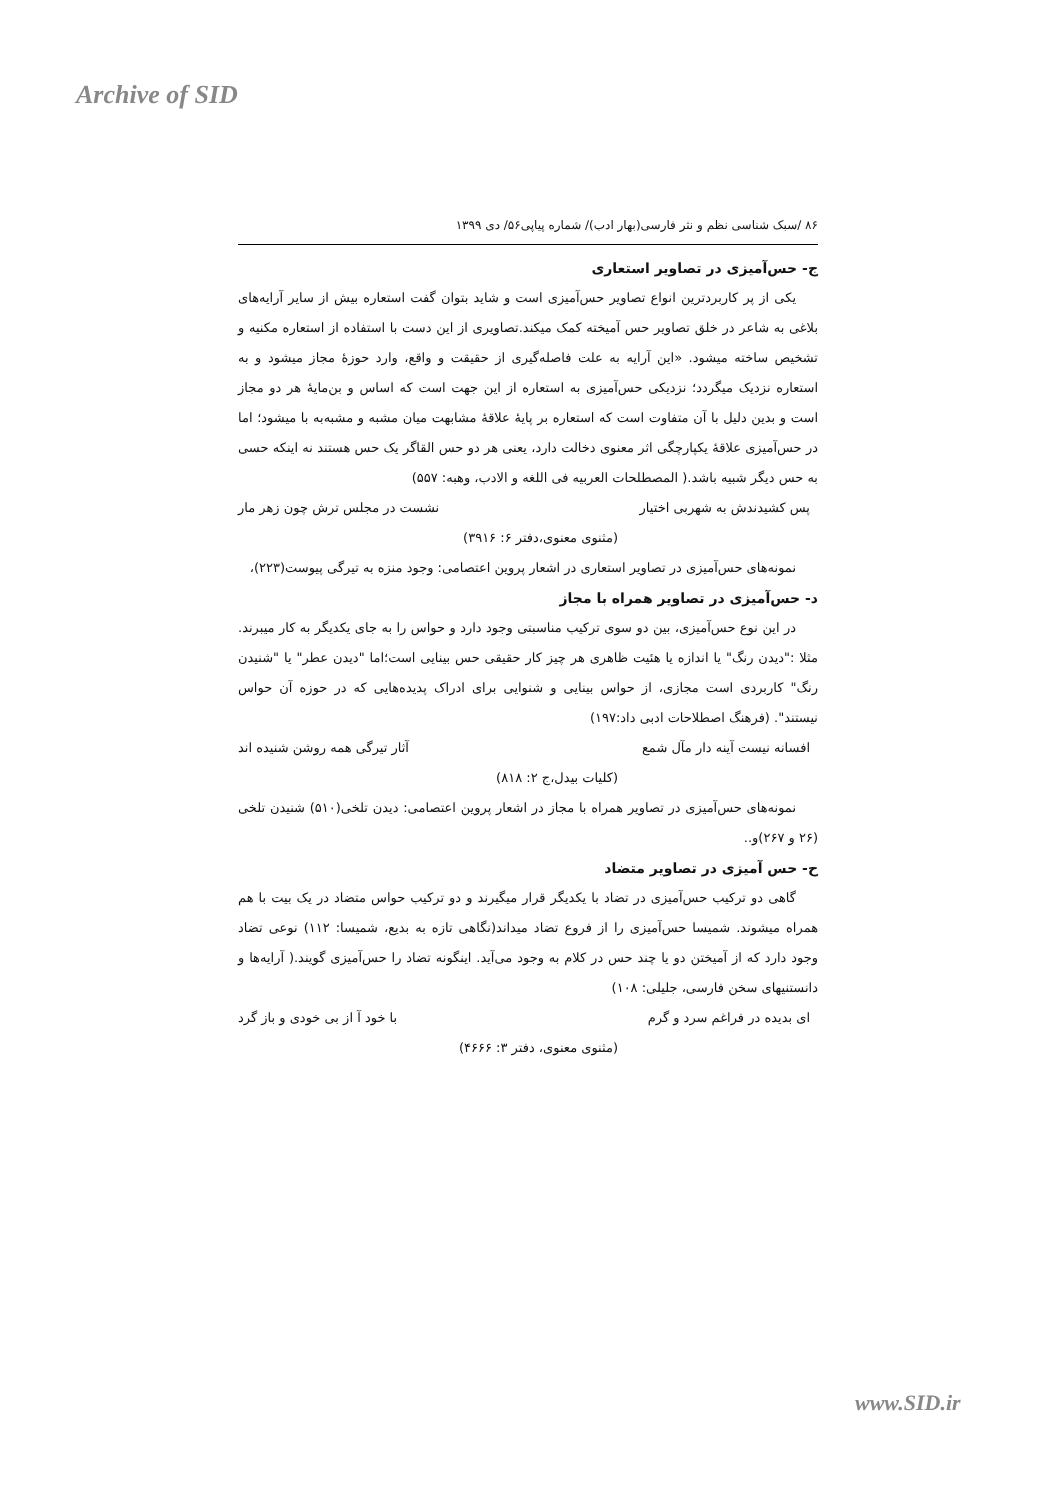Archive of SID
۸۶ /سبک شناسی نظم و نثر فارسی(بهار ادب)/ شماره پیاپی۵۶/ دی ۱۳۹۹
ج- حس‌آمیزی در تصاویر استعاری
یکی از پر کاربردترین انواع تصاویر حس‌آمیزی است و شاید بتوان گفت استعاره بیش از سایر آرایه‌های بلاغی به شاعر در خلق تصاویر حس آمیخته کمک میکند.تصاویری از این دست با استفاده از استعاره مکنیه و تشخیص ساخته میشود. «این آرایه به علت فاصله‌گیری از حقیقت و واقع، وارد حوزهٔ مجاز میشود و به استعاره نزدیک میگردد؛ نزدیکی حس‌آمیزی به استعاره از این جهت است که اساس و بن‌مایهٔ هر دو مجاز است و بدین دلیل با آن متفاوت است که استعاره بر پایهٔ علاقهٔ مشابهت میان مشبه و مشبه‌به با میشود؛ اما در حس‌آمیزی علاقهٔ یکپارچگی اثر معنوی دخالت دارد، یعنی هر دو حس القاگر یک حس هستند نه اینکه حسی به حس دیگر شبیه باشد.( المصطلحات العربیه فی اللغه و الادب، وهبه: ۵۵۷)
پس کشیدندش به شهربی اختیار نشست در مجلس ترش چون زهر مار
(مثنوی معنوی،دفتر ۶: ۳۹۱۶)
نمونه‌های حس‌آمیزی در تصاویر استعاری در اشعار پروین اعتصامی: وجود منزه به تیرگی پیوست(۲۲۳)،
د- حس‌آمیزی در تصاویر همراه با مجاز
در این نوع حس‌آمیزی، بین دو سوی ترکیب مناسبتی وجود دارد و حواس را به جای یکدیگر به کار میبرند. مثلا :"دیدن رنگ" یا اندازه یا هئیت ظاهری هر چیز کار حقیقی حس بینایی است؛اما "دیدن عطر" یا "شنیدن رنگ" کاربردی است مجازی، از حواس بینایی و شنوایی برای ادراک پدیده‌هایی که در حوزه آن حواس نیستند". (فرهنگ اصطلاحات ادبی داد:۱۹۷)
افسانه نیست آینه دار مآل شمع آثار تیرگی همه روشن شنیده اند
(کلیات بیدل،ج ۲: ۸۱۸)
نمونه‌های حس‌آمیزی در تصاویر همراه با مجاز در اشعار پروین اعتصامی: دیدن تلخی(۵۱۰) شنیدن تلخی (۲۶ و ۲۶۷)و..
ح- حس آمیزی در تصاویر متضاد
گاهی دو ترکیب حس‌آمیزی در تضاد با یکدیگر قرار میگیرند و دو ترکیب حواس متضاد در یک بیت با هم همراه میشوند. شمیسا حس‌آمیزی را از فروع تضاد میداند(نگاهی تازه به بدیع، شمیسا: ۱۱۲) نوعی تضاد وجود دارد که از آمیختن دو یا چند حس در کلام به وجود می‌آید. اینگونه تضاد را حس‌آمیزی گویند.( آرایه‌ها و دانستنیهای سخن فارسی، جلیلی: ۱۰۸)
ای بدیده در فراغم سرد و گرم با خود آ از بی خودی و باز گرد
(مثنوی معنوی، دفتر ۳: ۴۶۶۶)
www.SID.ir